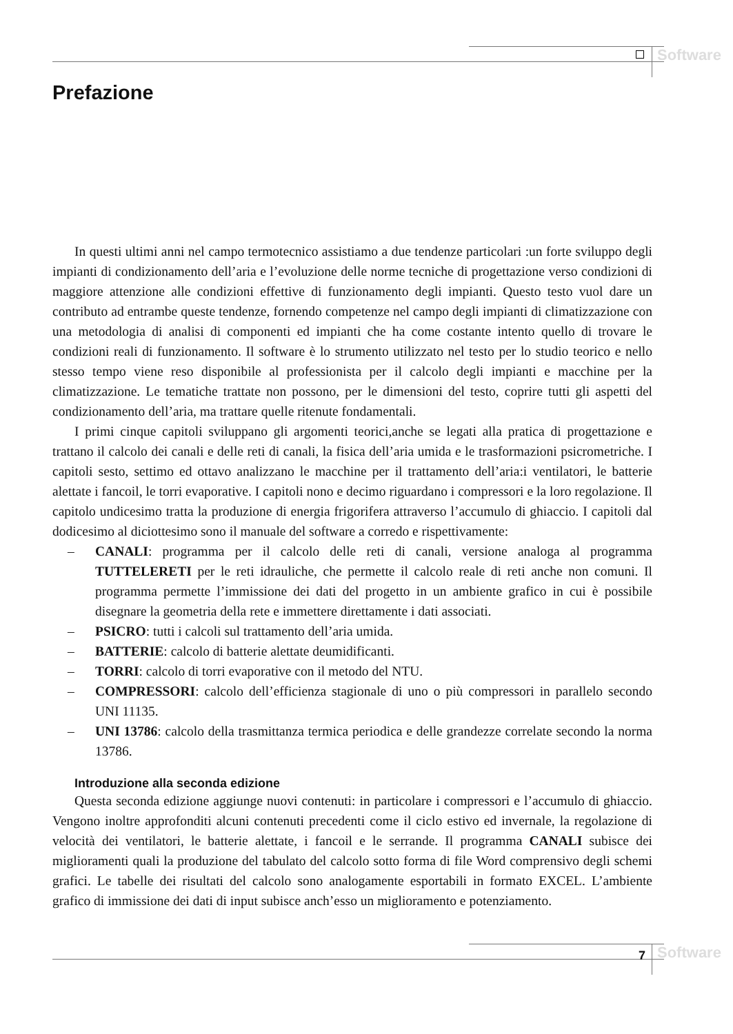Software
Prefazione
In questi ultimi anni nel campo termotecnico assistiamo a due tendenze particolari :un forte sviluppo degli impianti di condizionamento dell’aria e l’evoluzione delle norme tecniche di progettazione verso condizioni di maggiore attenzione alle condizioni effettive di funzionamento degli impianti. Questo testo vuol dare un contributo ad entrambe queste tendenze, fornendo competenze nel campo degli impianti di climatizzazione con una metodologia di analisi di componenti ed impianti che ha come costante intento quello di trovare le condizioni reali di funzionamento. Il software è lo strumento utilizzato nel testo per lo studio teorico e nello stesso tempo viene reso disponibile al professionista per il calcolo degli impianti e macchine per la climatizzazione. Le tematiche trattate non possono, per le dimensioni del testo, coprire tutti gli aspetti del condizionamento dell’aria, ma trattare quelle ritenute fondamentali.
I primi cinque capitoli sviluppano gli argomenti teorici,anche se legati alla pratica di progettazione e trattano il calcolo dei canali e delle reti di canali, la fisica dell’aria umida e le trasformazioni psicrometriche. I capitoli sesto, settimo ed ottavo analizzano le macchine per il trattamento dell’aria:i ventilatori, le batterie alettate i fancoil, le torri evaporative. I capitoli nono e decimo riguardano i compressori e la loro regolazione. Il capitolo undicesimo tratta la produzione di energia frigorifera attraverso l’accumulo di ghiaccio. I capitoli dal dodicesimo al diciottesimo sono il manuale del software a corredo e rispettivamente:
– CANALI: programma per il calcolo delle reti di canali, versione analoga al programma TUTTELERETI per le reti idrauliche, che permette il calcolo reale di reti anche non comuni. Il programma permette l’immissione dei dati del progetto in un ambiente grafico in cui è possibile disegnare la geometria della rete e immettere direttamente i dati associati.
– PSICRO: tutti i calcoli sul trattamento dell’aria umida.
– BATTERIE: calcolo di batterie alettate deumidificanti.
– TORRI: calcolo di torri evaporative con il metodo del NTU.
– COMPRESSORI: calcolo dell’efficienza stagionale di uno o più compressori in parallelo secondo UNI 11135.
– UNI 13786: calcolo della trasmittanza termica periodica e delle grandezze correlate secondo la norma 13786.
Introduzione alla seconda edizione
Questa seconda edizione aggiunge nuovi contenuti: in particolare i compressori e l’accumulo di ghiaccio. Vengono inoltre approfonditi alcuni contenuti precedenti come il ciclo estivo ed invernale, la regolazione di velocità dei ventilatori, le batterie alettate, i fancoil e le serrande. Il programma CANALI subisce dei miglioramenti quali la produzione del tabulato del calcolo sotto forma di file Word comprensivo degli schemi grafici. Le tabelle dei risultati del calcolo sono analogamente esportabili in formato EXCEL. L’ambiente grafico di immissione dei dati di input subisce anch’esso un miglioramento e potenziamento.
7 Software